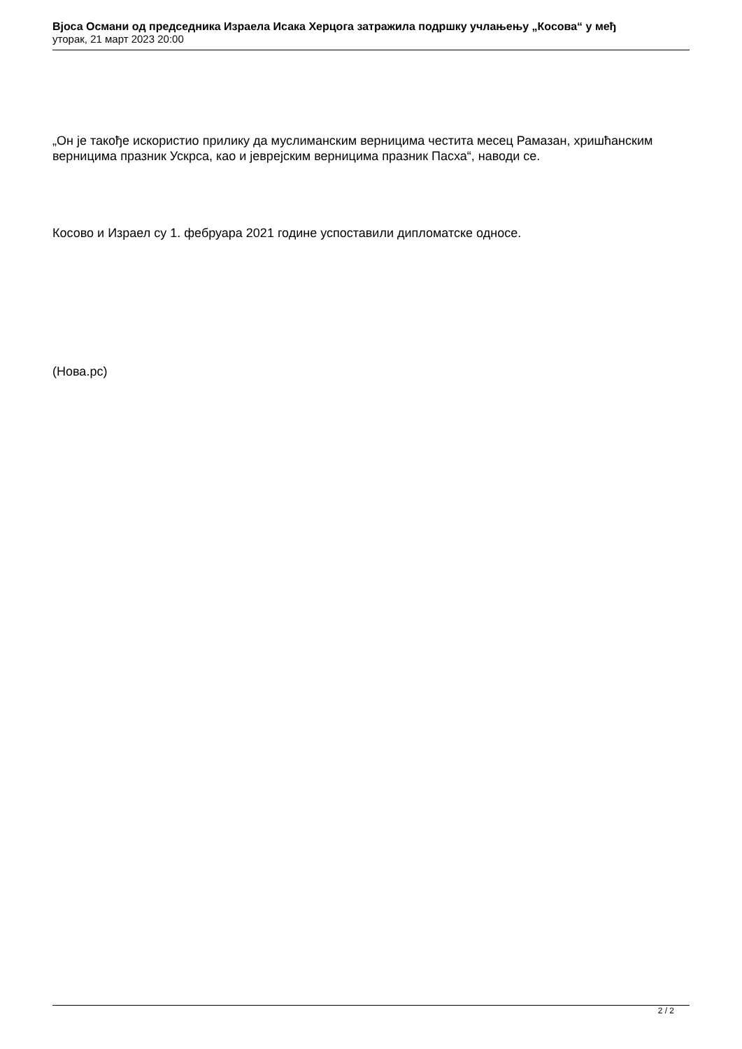Вјоса Османи од председника Израела Исака Херцога затражила подршку учлањењу „Косова“ у међ
уторак, 21 март 2023 20:00
„Он је такође искористио прилику да муслиманским верницима честита месец Рамазан, хришћанским верницима празник Ускрса, као и јеврејским верницима празник Пасха“, наводи се.
Косово и Израел су 1. фебруара 2021 године успоставили дипломатске односе.
(Нова.рс)
2 / 2